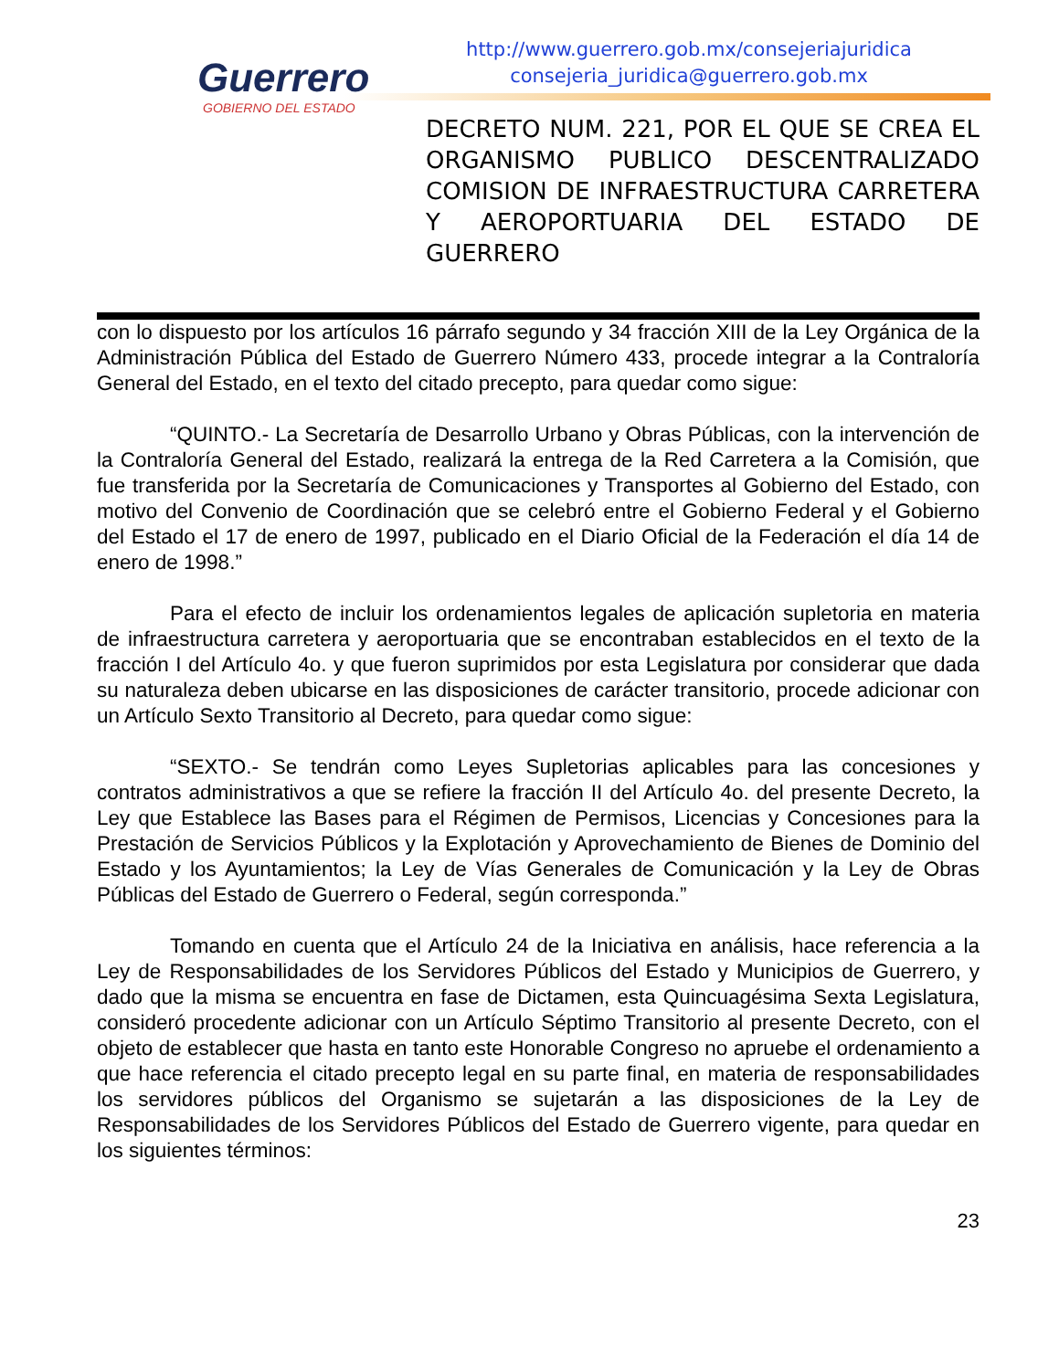Guerrero
GOBIERNO DEL ESTADO
http://www.guerrero.gob.mx/consejeriajuridica
consejeria_juridica@guerrero.gob.mx
DECRETO NUM. 221, POR EL QUE SE CREA EL ORGANISMO PUBLICO DESCENTRALIZADO COMISION DE INFRAESTRUCTURA CARRETERA Y AEROPORTUARIA DEL ESTADO DE GUERRERO
con lo dispuesto por los artículos 16 párrafo segundo y 34 fracción XIII de la Ley Orgánica de la Administración Pública del Estado de Guerrero Número 433, procede integrar a la Contraloría General del Estado, en el texto del citado precepto, para quedar como sigue:
“QUINTO.- La Secretaría de Desarrollo Urbano y Obras Públicas, con la intervención de la Contraloría General del Estado, realizará la entrega de la Red Carretera a la Comisión, que fue transferida por la Secretaría de Comunicaciones y Transportes al Gobierno del Estado, con motivo del Convenio de Coordinación que se celebró entre el Gobierno Federal y el Gobierno del Estado el 17 de enero de 1997, publicado en el Diario Oficial de la Federación el día 14 de enero de 1998.”
Para el efecto de incluir los ordenamientos legales de aplicación supletoria en materia de infraestructura carretera y aeroportuaria que se encontraban establecidos en el texto de la fracción I del Artículo 4o. y que fueron suprimidos por esta Legislatura por considerar que dada su naturaleza deben ubicarse en las disposiciones de carácter transitorio, procede adicionar con un Artículo Sexto Transitorio al Decreto, para quedar como sigue:
“SEXTO.- Se tendrán como Leyes Supletorias aplicables para las concesiones y contratos administrativos a que se refiere la fracción II del Artículo 4o. del presente Decreto, la Ley que Establece las Bases para el Régimen de Permisos, Licencias y Concesiones para la Prestación de Servicios Públicos y la Explotación y Aprovechamiento de Bienes de Dominio del Estado y los Ayuntamientos; la Ley de Vías Generales de Comunicación y la Ley de Obras Públicas del Estado de Guerrero o Federal, según corresponda.”
Tomando en cuenta que el Artículo 24 de la Iniciativa en análisis, hace referencia a la Ley de Responsabilidades de los Servidores Públicos del Estado y Municipios de Guerrero, y dado que la misma se encuentra en fase de Dictamen, esta Quincuagésima Sexta Legislatura, consideró procedente adicionar con un Artículo Séptimo Transitorio al presente Decreto, con el objeto de establecer que hasta en tanto este Honorable Congreso no apruebe el ordenamiento a que hace referencia el citado precepto legal en su parte final, en materia de responsabilidades los servidores públicos del Organismo se sujetarán a las disposiciones de la Ley de Responsabilidades de los Servidores Públicos del Estado de Guerrero vigente, para quedar en los siguientes términos:
23